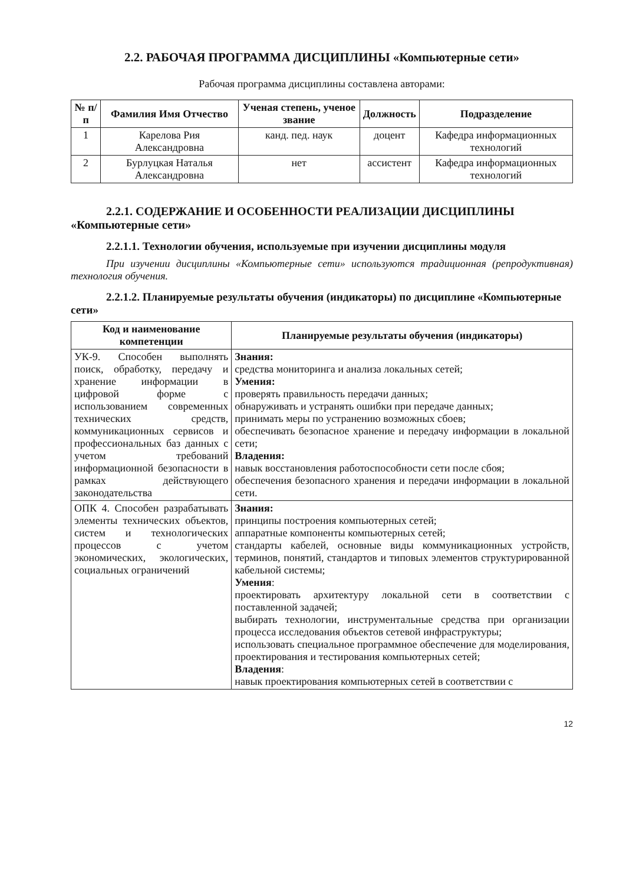2.2. РАБОЧАЯ ПРОГРАММА ДИСЦИПЛИНЫ «Компьютерные сети»
Рабочая программа дисциплины составлена авторами:
| № п/п | Фамилия Имя Отчество | Ученая степень, ученое звание | Должность | Подразделение |
| --- | --- | --- | --- | --- |
| 1 | Карелова Рия Александровна | канд. пед. наук | доцент | Кафедра информационных технологий |
| 2 | Бурлуцкая Наталья Александровна | нет | ассистент | Кафедра информационных технологий |
2.2.1. СОДЕРЖАНИЕ И ОСОБЕННОСТИ РЕАЛИЗАЦИИ ДИСЦИПЛИНЫ «Компьютерные сети»
2.2.1.1. Технологии обучения, используемые при изучении дисциплины модуля
При изучении дисциплины «Компьютерные сети» используются традиционная (репродуктивная) технология обучения.
2.2.1.2. Планируемые результаты обучения (индикаторы) по дисциплине «Компьютерные сети»
| Код и наименование компетенции | Планируемые результаты обучения (индикаторы) |
| --- | --- |
| УК-9. Способен выполнять поиск, обработку, передачу и хранение информации в цифровой форме с использованием современных технических средств, коммуникационных сервисов и профессиональных баз данных с учетом требований информационной безопасности в рамках действующего законодательства | Знания: средства мониторинга и анализа локальных сетей; Умения: проверять правильность передачи данных; обнаруживать и устранять ошибки при передаче данных; принимать меры по устранению возможных сбоев; обеспечивать безопасное хранение и передачу информации в локальной сети; Владения: навык восстановления работоспособности сети после сбоя; обеспечения безопасного хранения и передачи информации в локальной сети. |
| ОПК 4. Способен разрабатывать элементы технических объектов, систем и технологических процессов с учетом экономических, экологических, социальных ограничений | Знания: принципы построения компьютерных сетей; аппаратные компоненты компьютерных сетей; стандарты кабелей, основные виды коммуникационных устройств, терминов, понятий, стандартов и типовых элементов структурированной кабельной системы; Умения : проектировать архитектуру локальной сети в соответствии с поставленной задачей; выбирать технологии, инструментальные средства при организации процесса исследования объектов сетевой инфраструктуры; использовать специальное программное обеспечение для моделирования, проектирования и тестирования компьютерных сетей; Владения : навык проектирования компьютерных сетей в соответствии с |
12